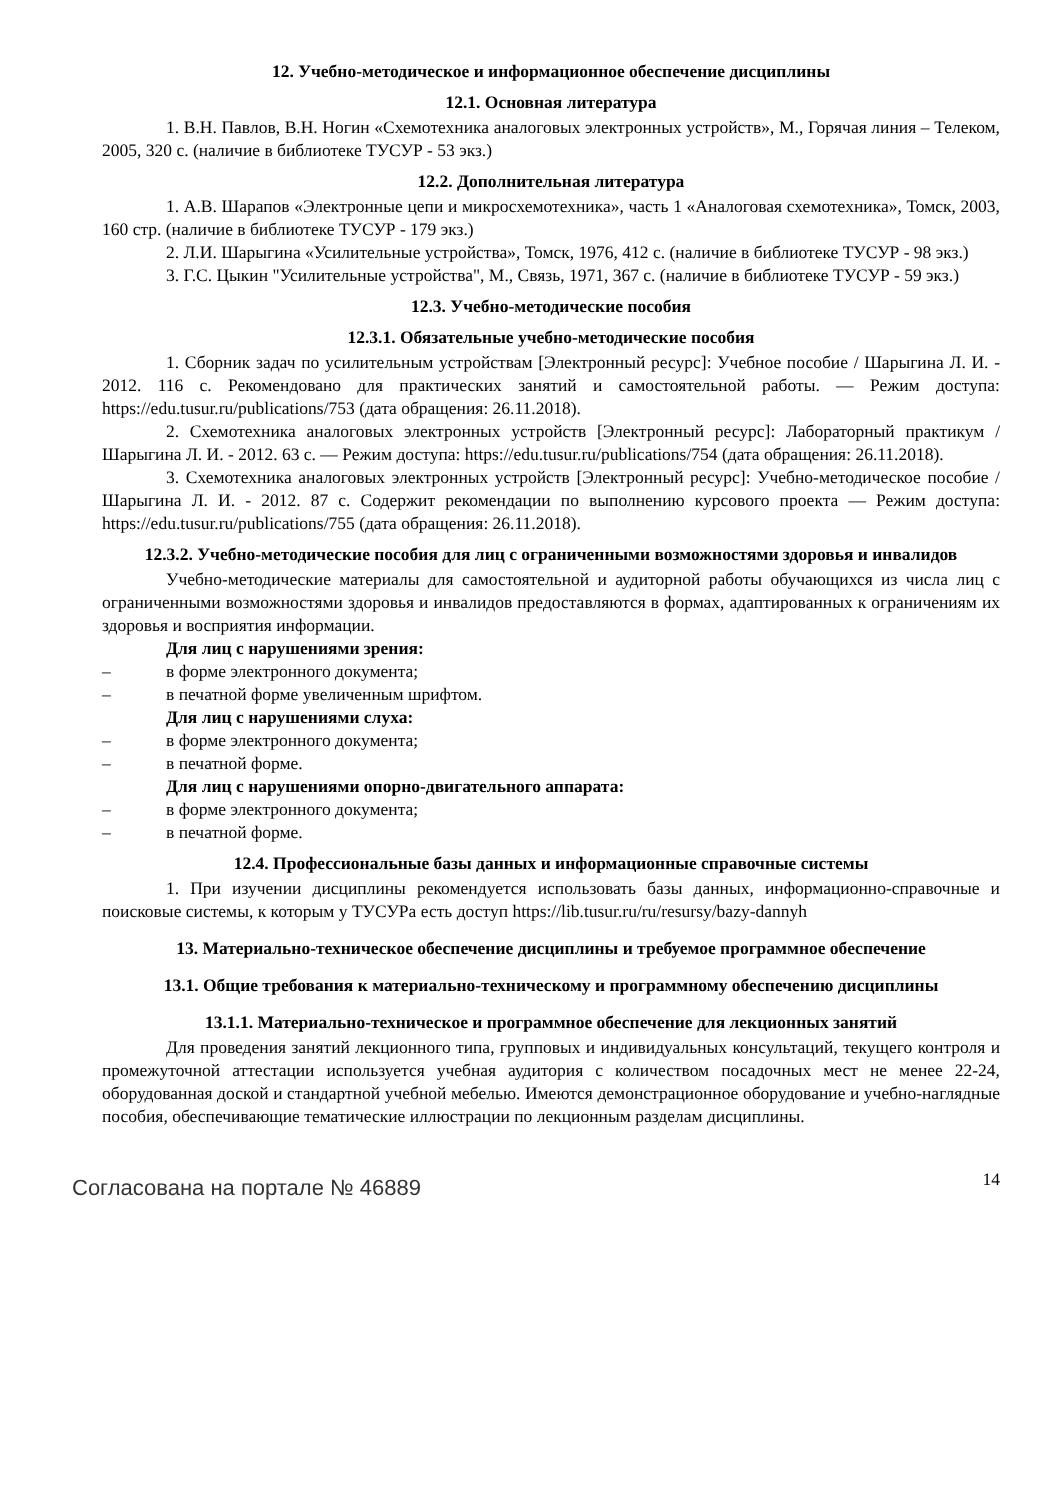12. Учебно-методическое и информационное обеспечение дисциплины
12.1. Основная литература
1. В.Н. Павлов, В.Н. Ногин «Схемотехника аналоговых электронных устройств», М., Горячая линия – Телеком, 2005, 320 с. (наличие в библиотеке ТУСУР - 53 экз.)
12.2. Дополнительная литература
1. А.В. Шарапов «Электронные цепи и микросхемотехника», часть 1 «Аналоговая схемотехника», Томск, 2003, 160 стр. (наличие в библиотеке ТУСУР - 179 экз.)
2. Л.И. Шарыгина «Усилительные устройства», Томск, 1976, 412 с. (наличие в библиотеке ТУСУР - 98 экз.)
3. Г.С. Цыкин "Усилительные устройства", М., Связь, 1971, 367 с. (наличие в библиотеке ТУСУР - 59 экз.)
12.3. Учебно-методические пособия
12.3.1. Обязательные учебно-методические пособия
1. Сборник задач по усилительным устройствам [Электронный ресурс]: Учебное пособие / Шарыгина Л. И. - 2012. 116 с. Рекомендовано для практических занятий и самостоятельной работы. — Режим доступа: https://edu.tusur.ru/publications/753 (дата обращения: 26.11.2018).
2. Схемотехника аналоговых электронных устройств [Электронный ресурс]: Лабораторный практикум / Шарыгина Л. И. - 2012. 63 с. — Режим доступа: https://edu.tusur.ru/publications/754 (дата обращения: 26.11.2018).
3. Схемотехника аналоговых электронных устройств [Электронный ресурс]: Учебно-методическое пособие / Шарыгина Л. И. - 2012. 87 с. Содержит рекомендации по выполнению курсового проекта — Режим доступа: https://edu.tusur.ru/publications/755 (дата обращения: 26.11.2018).
12.3.2. Учебно-методические пособия для лиц с ограниченными возможностями здоровья и инвалидов
Учебно-методические материалы для самостоятельной и аудиторной работы обучающихся из числа лиц с ограниченными возможностями здоровья и инвалидов предоставляются в формах, адаптированных к ограничениям их здоровья и восприятия информации.
Для лиц с нарушениями зрения:
– в форме электронного документа;
– в печатной форме увеличенным шрифтом.
Для лиц с нарушениями слуха:
– в форме электронного документа;
– в печатной форме.
Для лиц с нарушениями опорно-двигательного аппарата:
– в форме электронного документа;
– в печатной форме.
12.4. Профессиональные базы данных и информационные справочные системы
1. При изучении дисциплины рекомендуется использовать базы данных, информационно-справочные и поисковые системы, к которым у ТУСУРа есть доступ https://lib.tusur.ru/ru/resursy/bazy-dannyh
13. Материально-техническое обеспечение дисциплины и требуемое программное обеспечение
13.1. Общие требования к материально-техническому и программному обеспечению дисциплины
13.1.1. Материально-техническое и программное обеспечение для лекционных занятий
Для проведения занятий лекционного типа, групповых и индивидуальных консультаций, текущего контроля и промежуточной аттестации используется учебная аудитория с количеством посадочных мест не менее 22-24, оборудованная доской и стандартной учебной мебелью. Имеются демонстрационное оборудование и учебно-наглядные пособия, обеспечивающие тематические иллюстрации по лекционным разделам дисциплины.
Согласована на портале № 46889
14